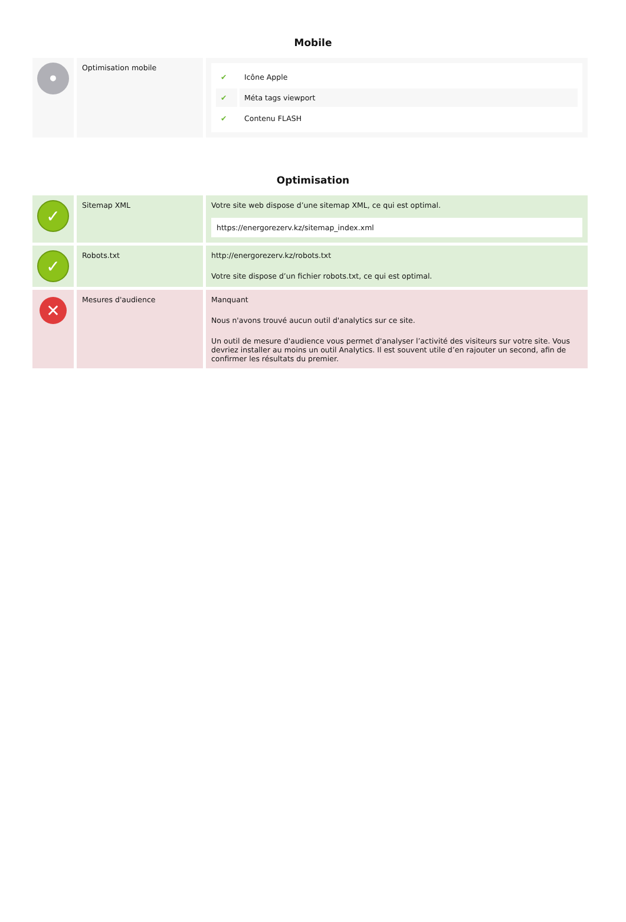Mobile
| • | Optimisation mobile | / ✔ / Icône Apple / / ✔ / Méta tags viewport / / ✔ / Contenu FLASH / |
Optimisation
| ✓ | Sitemap XML | Votre site web dispose d’une sitemap XML, ce qui est optimal. https://energorezerv.kz/sitemap_index.xml |
| ✓ | Robots.txt | http://energorezerv.kz/robots.txt Votre site dispose d’un fichier robots.txt, ce qui est optimal. |
| ✕ | Mesures d'audience | Manquant Nous n'avons trouvé aucun outil d'analytics sur ce site. Un outil de mesure d'audience vous permet d'analyser l’activité des visiteurs sur votre site. Vous devriez installer au moins un outil Analytics. Il est souvent utile d’en rajouter un second, afin de confirmer les résultats du premier. |